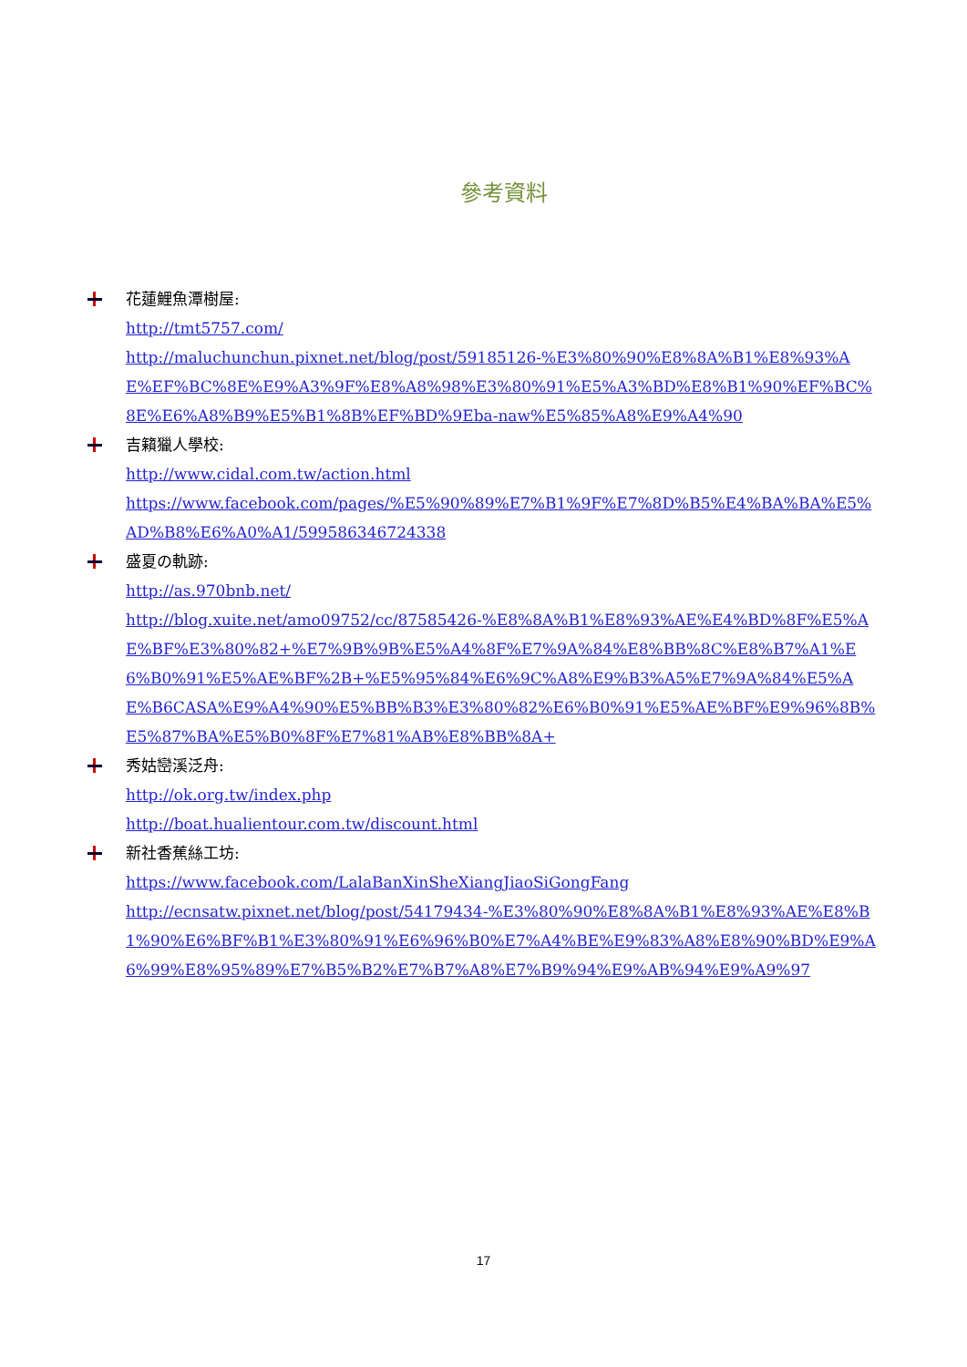參考資料
花蓮鯉魚潭樹屋:
http://tmt5757.com/
http://maluchunchun.pixnet.net/blog/post/59185126-%E3%80%90%E8%8A%B1%E8%93%AE%EF%BC%8E%E9%A3%9F%E8%A8%98%E3%80%91%E5%A3%BD%E8%B1%90%EF%BC%8E%E6%A8%B9%E5%B1%8B%EF%BD%9Eba-naw%E5%85%A8%E9%A4%90
吉籟獵人學校:
http://www.cidal.com.tw/action.html
https://www.facebook.com/pages/%E5%90%89%E7%B1%9F%E7%8D%B5%E4%BA%BA%E5%AD%B8%E6%A0%A1/599586346724338
盛夏の軌跡:
http://as.970bnb.net/
http://blog.xuite.net/amo09752/cc/87585426-%E8%8A%B1%E8%93%AE%E4%BD%8F%E5%AE%BF%E3%80%82+%E7%9B%9B%E5%A4%8F%E7%9A%84%E8%BB%8C%E8%B7%A1%E6%B0%91%E5%AE%BF%2B+%E5%95%84%E6%9C%A8%E9%B3%A5%E7%9A%84%E5%AE%B6CASA%E9%A4%90%E5%BB%B3%E3%80%82%E6%B0%91%E5%AE%BF%E9%96%8B%E5%87%BA%E5%B0%8F%E7%81%AB%E8%BB%8A+
秀姑巒溪泛舟:
http://ok.org.tw/index.php
http://boat.hualientour.com.tw/discount.html
新社香蕉絲工坊:
https://www.facebook.com/LalaBanXinSheXiangJiaoSiGongFang
http://ecnsatw.pixnet.net/blog/post/54179434-%E3%80%90%E8%8A%B1%E8%93%AE%E8%B1%90%E6%BF%B1%E3%80%91%E6%96%B0%E7%A4%BE%E9%83%A8%E8%90%BD%E9%A6%99%E8%95%89%E7%B5%B2%E7%B7%A8%E7%B9%94%E9%AB%94%E9%A9%97
17